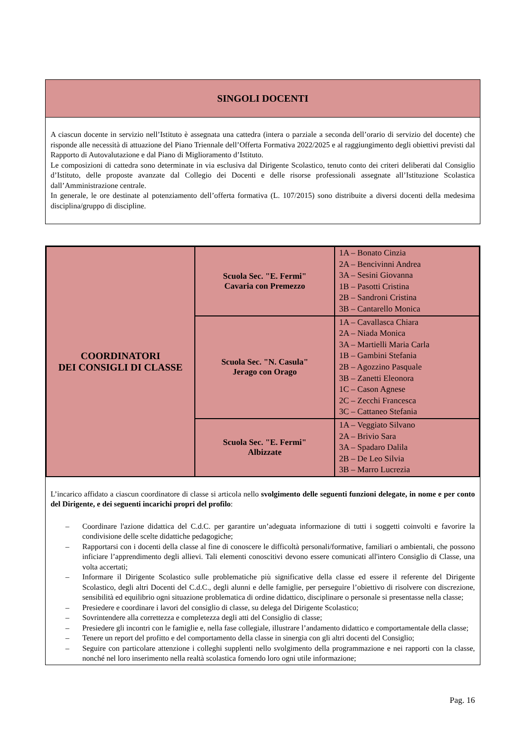SINGOLI DOCENTI
A ciascun docente in servizio nell’Istituto è assegnata una cattedra (intera o parziale a seconda dell’orario di servizio del docente) che risponde alle necessità di attuazione del Piano Triennale dell’Offerta Formativa 2022/2025 e al raggiungimento degli obiettivi previsti dal Rapporto di Autovalutazione e dal Piano di Miglioramento d’Istituto.
Le composizioni di cattedra sono determinate in via esclusiva dal Dirigente Scolastico, tenuto conto dei criteri deliberati dal Consiglio d’Istituto, delle proposte avanzate dal Collegio dei Docenti e delle risorse professionali assegnate all’Istituzione Scolastica dall’Amministrazione centrale.
In generale, le ore destinate al potenziamento dell’offerta formativa (L. 107/2015) sono distribuite a diversi docenti della medesima disciplina/gruppo di discipline.
| COORDINATORI DEI CONSIGLI DI CLASSE | Scuola Sec. "E. Fermi" Cavaria con Premezzo | 1A – Bonato Cinzia 2A – Bencivinni Andrea 3A – Sesini Giovanna 1B – Pasotti Cristina 2B – Sandroni Cristina 3B – Cantarello Monica |
| | Scuola Sec. "N. Casula" Jerago con Orago | 1A – Cavallasca Chiara 2A – Niada Monica 3A – Martielli Maria Carla 1B – Gambini Stefania 2B – Agozzino Pasquale 3B – Zanetti Eleonora 1C – Cason Agnese 2C – Zecchi Francesca 3C – Cattaneo Stefania |
| | Scuola Sec. "E. Fermi" Albizzate | 1A – Veggiato Silvano 2A – Brivio Sara 3A – Spadaro Dalila 2B – De Leo Silvia 3B – Marro Lucrezia |
L’incarico affidato a ciascun coordinatore di classe si articola nello svolgimento delle seguenti funzioni delegate, in nome e per conto del Dirigente, e dei seguenti incarichi propri del profilo:
– Coordinare l'azione didattica del C.d.C. per garantire un’adeguata informazione di tutti i soggetti coinvolti e favorire la condivisione delle scelte didattiche pedagogiche;
– Rapportarsi con i docenti della classe al fine di conoscere le difficoltà personali/formative, familiari o ambientali, che possono inficiare l’apprendimento degli allievi. Tali elementi conoscitivi devono essere comunicati all'intero Consiglio di Classe, una volta accertati;
– Informare il Dirigente Scolastico sulle problematiche più significative della classe ed essere il referente del Dirigente Scolastico, degli altri Docenti del C.d.C., degli alunni e delle famiglie, per perseguire l’obiettivo di risolvere con discrezione, sensibilità ed equilibrio ogni situazione problematica di ordine didattico, disciplinare o personale si presentasse nella classe;
– Presiedere e coordinare i lavori del consiglio di classe, su delega del Dirigente Scolastico;
– Sovrintendere alla correttezza e completezza degli atti del Consiglio di classe;
– Presiedere gli incontri con le famiglie e, nella fase collegiale, illustrare l’andamento didattico e comportamentale della classe;
– Tenere un report del profitto e del comportamento della classe in sinergia con gli altri docenti del Consiglio;
– Seguire con particolare attenzione i colleghi supplenti nello svolgimento della programmazione e nei rapporti con la classe, nonché nel loro inserimento nella realtà scolastica fornendo loro ogni utile informazione;
Pag. 16